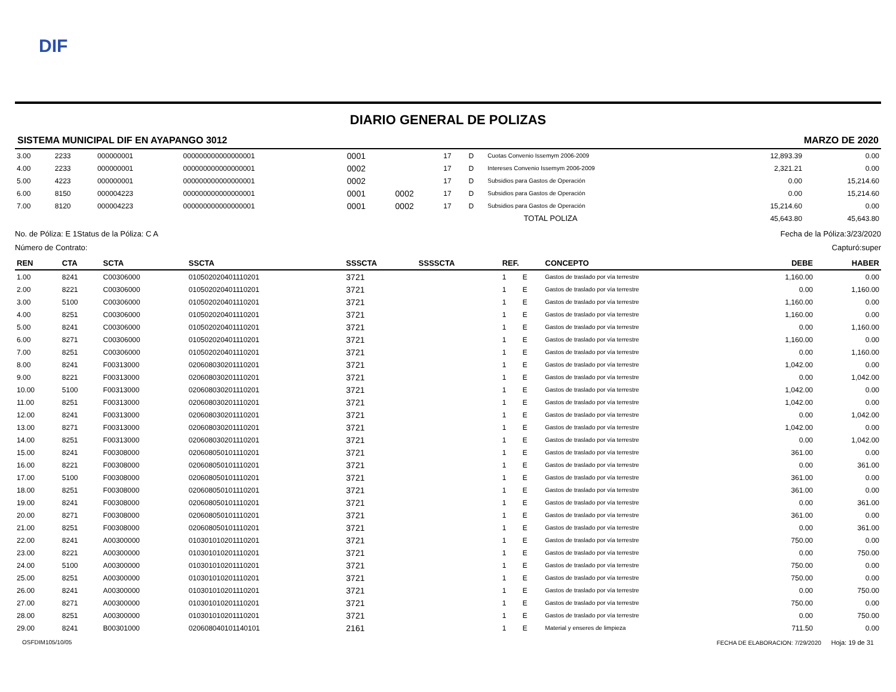DIF
DIARIO GENERAL DE POLIZAS
SISTEMA MUNICIPAL DIF EN AYAPANGO 3012 MARZO DE 2020
| 3.00 | 2233 | 000000001 | 000000000000000001 | 0001 | | 17 | D | Cuotas Convenio Issemym 2006-2009 | 12,893.39 | 0.00 |
| 4.00 | 2233 | 000000001 | 000000000000000001 | 0002 | | 17 | D | Intereses Convenio Issemym 2006-2009 | 2,321.21 | 0.00 |
| 5.00 | 4223 | 000000001 | 000000000000000001 | 0002 | | 17 | D | Subsidios para Gastos de Operación | 0.00 | 15,214.60 |
| 6.00 | 8150 | 000004223 | 000000000000000001 | 0001 | 0002 | 17 | D | Subsidios para Gastos de Operación | 0.00 | 15,214.60 |
| 7.00 | 8120 | 000004223 | 000000000000000001 | 0001 | 0002 | 17 | D | Subsidios para Gastos de Operación | 15,214.60 | 0.00 |
| TOTAL POLIZA | | | | | | | | | 45,643.80 | 45,643.80 |
No. de Póliza: E 1 Status de la Póliza: C A Fecha de la Póliza:3/23/2020
Número de Contrato: Capturó:super
| REN | CTA | SCTA | SSCTA | SSSCTA | SSSSCTA | REF. | | CONCEPTO | DEBE | HABER |
| --- | --- | --- | --- | --- | --- | --- | --- | --- | --- | --- |
| 1.00 | 8241 | C00306000 | 010502020401110201 | 3721 | | 1 | E | Gastos de traslado por vía terrestre | 1,160.00 | 0.00 |
| 2.00 | 8221 | C00306000 | 010502020401110201 | 3721 | | 1 | E | Gastos de traslado por vía terrestre | 0.00 | 1,160.00 |
| 3.00 | 5100 | C00306000 | 010502020401110201 | 3721 | | 1 | E | Gastos de traslado por vía terrestre | 1,160.00 | 0.00 |
| 4.00 | 8251 | C00306000 | 010502020401110201 | 3721 | | 1 | E | Gastos de traslado por vía terrestre | 1,160.00 | 0.00 |
| 5.00 | 8241 | C00306000 | 010502020401110201 | 3721 | | 1 | E | Gastos de traslado por vía terrestre | 0.00 | 1,160.00 |
| 6.00 | 8271 | C00306000 | 010502020401110201 | 3721 | | 1 | E | Gastos de traslado por vía terrestre | 1,160.00 | 0.00 |
| 7.00 | 8251 | C00306000 | 010502020401110201 | 3721 | | 1 | E | Gastos de traslado por vía terrestre | 0.00 | 1,160.00 |
| 8.00 | 8241 | F00313000 | 020608030201110201 | 3721 | | 1 | E | Gastos de traslado por vía terrestre | 1,042.00 | 0.00 |
| 9.00 | 8221 | F00313000 | 020608030201110201 | 3721 | | 1 | E | Gastos de traslado por vía terrestre | 0.00 | 1,042.00 |
| 10.00 | 5100 | F00313000 | 020608030201110201 | 3721 | | 1 | E | Gastos de traslado por vía terrestre | 1,042.00 | 0.00 |
| 11.00 | 8251 | F00313000 | 020608030201110201 | 3721 | | 1 | E | Gastos de traslado por vía terrestre | 1,042.00 | 0.00 |
| 12.00 | 8241 | F00313000 | 020608030201110201 | 3721 | | 1 | E | Gastos de traslado por vía terrestre | 0.00 | 1,042.00 |
| 13.00 | 8271 | F00313000 | 020608030201110201 | 3721 | | 1 | E | Gastos de traslado por vía terrestre | 1,042.00 | 0.00 |
| 14.00 | 8251 | F00313000 | 020608030201110201 | 3721 | | 1 | E | Gastos de traslado por vía terrestre | 0.00 | 1,042.00 |
| 15.00 | 8241 | F00308000 | 020608050101110201 | 3721 | | 1 | E | Gastos de traslado por vía terrestre | 361.00 | 0.00 |
| 16.00 | 8221 | F00308000 | 020608050101110201 | 3721 | | 1 | E | Gastos de traslado por vía terrestre | 0.00 | 361.00 |
| 17.00 | 5100 | F00308000 | 020608050101110201 | 3721 | | 1 | E | Gastos de traslado por vía terrestre | 361.00 | 0.00 |
| 18.00 | 8251 | F00308000 | 020608050101110201 | 3721 | | 1 | E | Gastos de traslado por vía terrestre | 361.00 | 0.00 |
| 19.00 | 8241 | F00308000 | 020608050101110201 | 3721 | | 1 | E | Gastos de traslado por vía terrestre | 0.00 | 361.00 |
| 20.00 | 8271 | F00308000 | 020608050101110201 | 3721 | | 1 | E | Gastos de traslado por vía terrestre | 361.00 | 0.00 |
| 21.00 | 8251 | F00308000 | 020608050101110201 | 3721 | | 1 | E | Gastos de traslado por vía terrestre | 0.00 | 361.00 |
| 22.00 | 8241 | A00300000 | 010301010201110201 | 3721 | | 1 | E | Gastos de traslado por vía terrestre | 750.00 | 0.00 |
| 23.00 | 8221 | A00300000 | 010301010201110201 | 3721 | | 1 | E | Gastos de traslado por vía terrestre | 0.00 | 750.00 |
| 24.00 | 5100 | A00300000 | 010301010201110201 | 3721 | | 1 | E | Gastos de traslado por vía terrestre | 750.00 | 0.00 |
| 25.00 | 8251 | A00300000 | 010301010201110201 | 3721 | | 1 | E | Gastos de traslado por vía terrestre | 750.00 | 0.00 |
| 26.00 | 8241 | A00300000 | 010301010201110201 | 3721 | | 1 | E | Gastos de traslado por vía terrestre | 0.00 | 750.00 |
| 27.00 | 8271 | A00300000 | 010301010201110201 | 3721 | | 1 | E | Gastos de traslado por vía terrestre | 750.00 | 0.00 |
| 28.00 | 8251 | A00300000 | 010301010201110201 | 3721 | | 1 | E | Gastos de traslado por vía terrestre | 0.00 | 750.00 |
| 29.00 | 8241 | B00301000 | 020608040101140101 | 2161 | | 1 | E | Material y enseres de limpieza | 711.50 | 0.00 |
OSFDIM105/10/05 FECHA DE ELABORACION: 7/29/2020 Hoja: 19 de 31